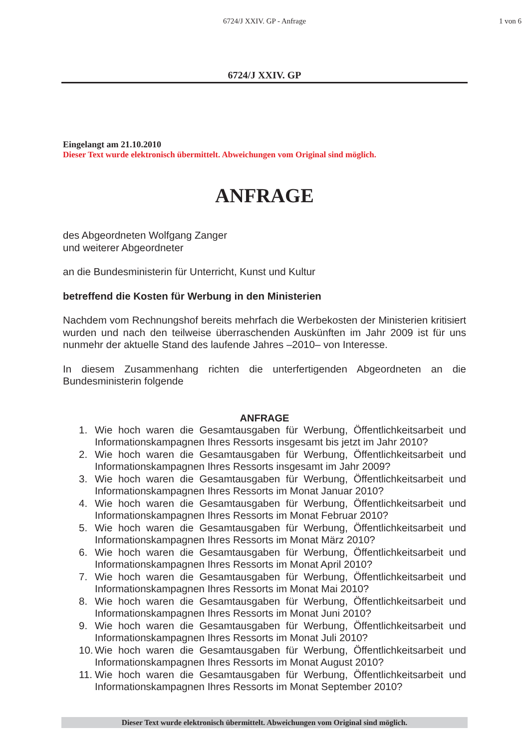6724/J XXIV. GP - Anfrage 1 von 6
6724/J XXIV. GP
Eingelangt am 21.10.2010
Dieser Text wurde elektronisch übermittelt. Abweichungen vom Original sind möglich.
ANFRAGE
des Abgeordneten Wolfgang Zanger
und weiterer Abgeordneter
an die Bundesministerin für Unterricht, Kunst und Kultur
betreffend die Kosten für Werbung in den Ministerien
Nachdem vom Rechnungshof bereits mehrfach die Werbekosten der Ministerien kritisiert wurden und nach den teilweise überraschenden Auskünften im Jahr 2009 ist für uns nunmehr der aktuelle Stand des laufende Jahres –2010– von Interesse.
In diesem Zusammenhang richten die unterfertigenden Abgeordneten an die Bundesministerin folgende
ANFRAGE
1. Wie hoch waren die Gesamtausgaben für Werbung, Öffentlichkeitsarbeit und Informationskampagnen Ihres Ressorts insgesamt bis jetzt im Jahr 2010?
2. Wie hoch waren die Gesamtausgaben für Werbung, Öffentlichkeitsarbeit und Informationskampagnen Ihres Ressorts insgesamt im Jahr 2009?
3. Wie hoch waren die Gesamtausgaben für Werbung, Öffentlichkeitsarbeit und Informationskampagnen Ihres Ressorts im Monat Januar 2010?
4. Wie hoch waren die Gesamtausgaben für Werbung, Öffentlichkeitsarbeit und Informationskampagnen Ihres Ressorts im Monat Februar 2010?
5. Wie hoch waren die Gesamtausgaben für Werbung, Öffentlichkeitsarbeit und Informationskampagnen Ihres Ressorts im Monat März 2010?
6. Wie hoch waren die Gesamtausgaben für Werbung, Öffentlichkeitsarbeit und Informationskampagnen Ihres Ressorts im Monat April 2010?
7. Wie hoch waren die Gesamtausgaben für Werbung, Öffentlichkeitsarbeit und Informationskampagnen Ihres Ressorts im Monat Mai 2010?
8. Wie hoch waren die Gesamtausgaben für Werbung, Öffentlichkeitsarbeit und Informationskampagnen Ihres Ressorts im Monat Juni 2010?
9. Wie hoch waren die Gesamtausgaben für Werbung, Öffentlichkeitsarbeit und Informationskampagnen Ihres Ressorts im Monat Juli 2010?
10. Wie hoch waren die Gesamtausgaben für Werbung, Öffentlichkeitsarbeit und Informationskampagnen Ihres Ressorts im Monat August 2010?
11. Wie hoch waren die Gesamtausgaben für Werbung, Öffentlichkeitsarbeit und Informationskampagnen Ihres Ressorts im Monat September 2010?
Dieser Text wurde elektronisch übermittelt. Abweichungen vom Original sind möglich.